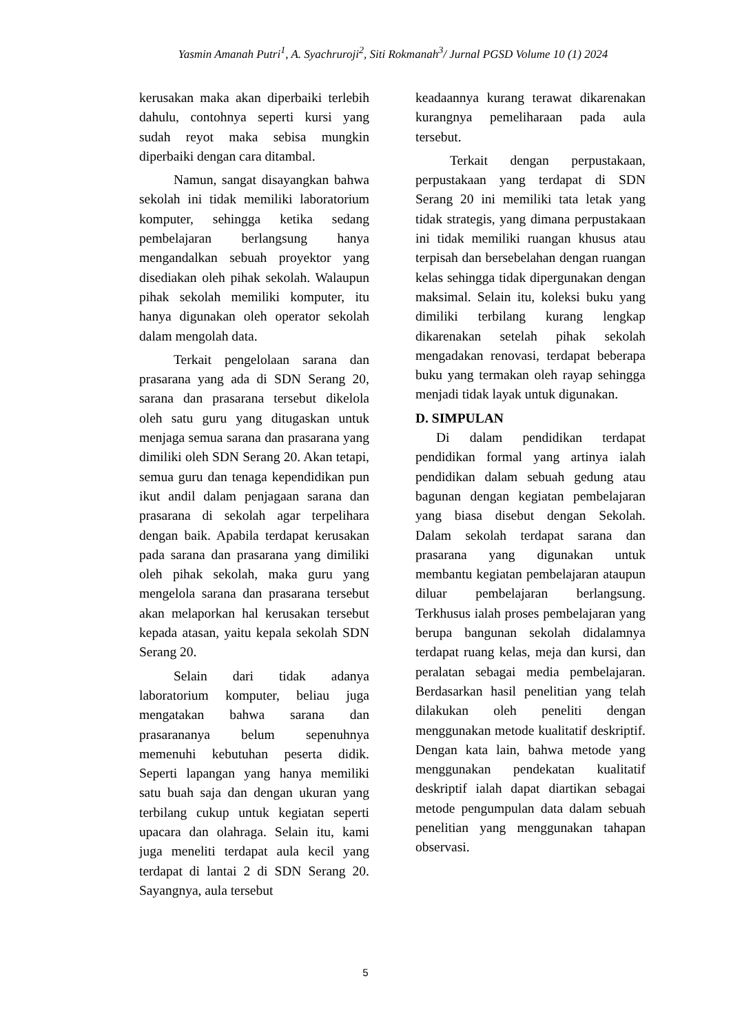Yasmin Amanah Putri<sup>1</sup>, A. Syachruroji<sup>2</sup>, Siti Rokmanah<sup>3</sup>/ Jurnal PGSD Volume 10 (1) 2024
kerusakan maka akan diperbaiki terlebih dahulu, contohnya seperti kursi yang sudah reyot maka sebisa mungkin diperbaiki dengan cara ditambal.
Namun, sangat disayangkan bahwa sekolah ini tidak memiliki laboratorium komputer, sehingga ketika sedang pembelajaran berlangsung hanya mengandalkan sebuah proyektor yang disediakan oleh pihak sekolah. Walaupun pihak sekolah memiliki komputer, itu hanya digunakan oleh operator sekolah dalam mengolah data.
Terkait pengelolaan sarana dan prasarana yang ada di SDN Serang 20, sarana dan prasarana tersebut dikelola oleh satu guru yang ditugaskan untuk menjaga semua sarana dan prasarana yang dimiliki oleh SDN Serang 20. Akan tetapi, semua guru dan tenaga kependidikan pun ikut andil dalam penjagaan sarana dan prasarana di sekolah agar terpelihara dengan baik. Apabila terdapat kerusakan pada sarana dan prasarana yang dimiliki oleh pihak sekolah, maka guru yang mengelola sarana dan prasarana tersebut akan melaporkan hal kerusakan tersebut kepada atasan, yaitu kepala sekolah SDN Serang 20.
Selain dari tidak adanya laboratorium komputer, beliau juga mengatakan bahwa sarana dan prasarananya belum sepenuhnya memenuhi kebutuhan peserta didik. Seperti lapangan yang hanya memiliki satu buah saja dan dengan ukuran yang terbilang cukup untuk kegiatan seperti upacara dan olahraga. Selain itu, kami juga meneliti terdapat aula kecil yang terdapat di lantai 2 di SDN Serang 20. Sayangnya, aula tersebut
keadaannya kurang terawat dikarenakan kurangnya pemeliharaan pada aula tersebut.
Terkait dengan perpustakaan, perpustakaan yang terdapat di SDN Serang 20 ini memiliki tata letak yang tidak strategis, yang dimana perpustakaan ini tidak memiliki ruangan khusus atau terpisah dan bersebelahan dengan ruangan kelas sehingga tidak dipergunakan dengan maksimal. Selain itu, koleksi buku yang dimiliki terbilang kurang lengkap dikarenakan setelah pihak sekolah mengadakan renovasi, terdapat beberapa buku yang termakan oleh rayap sehingga menjadi tidak layak untuk digunakan.
D. SIMPULAN
Di dalam pendidikan terdapat pendidikan formal yang artinya ialah pendidikan dalam sebuah gedung atau bagunan dengan kegiatan pembelajaran yang biasa disebut dengan Sekolah. Dalam sekolah terdapat sarana dan prasarana yang digunakan untuk membantu kegiatan pembelajaran ataupun diluar pembelajaran berlangsung. Terkhusus ialah proses pembelajaran yang berupa bangunan sekolah didalamnya terdapat ruang kelas, meja dan kursi, dan peralatan sebagai media pembelajaran. Berdasarkan hasil penelitian yang telah dilakukan oleh peneliti dengan menggunakan metode kualitatif deskriptif. Dengan kata lain, bahwa metode yang menggunakan pendekatan kualitatif deskriptif ialah dapat diartikan sebagai metode pengumpulan data dalam sebuah penelitian yang menggunakan tahapan observasi.
5